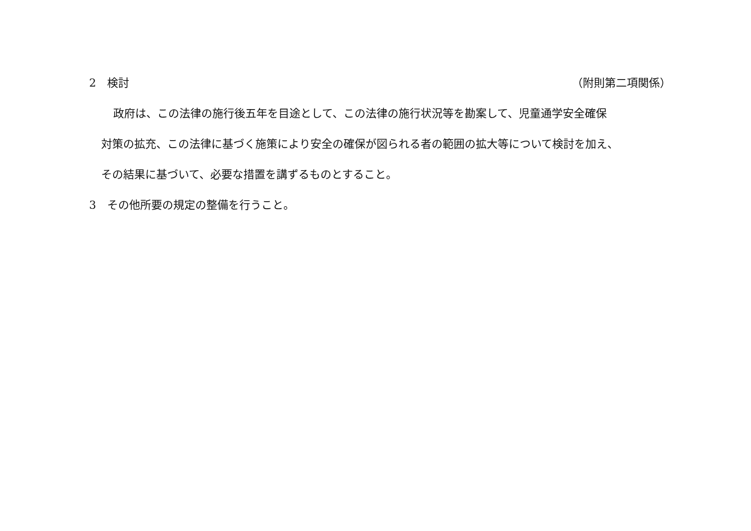2　検討 （附則第二項関係）
政府は、この法律の施行後五年を目途として、この法律の施行状況等を勘案して、児童通学安全確保
対策の拡充、この法律に基づく施策により安全の確保が図られる者の範囲の拡大等について検討を加え、
その結果に基づいて、必要な措置を講ずるものとすること。
3　その他所要の規定の整備を行うこと。